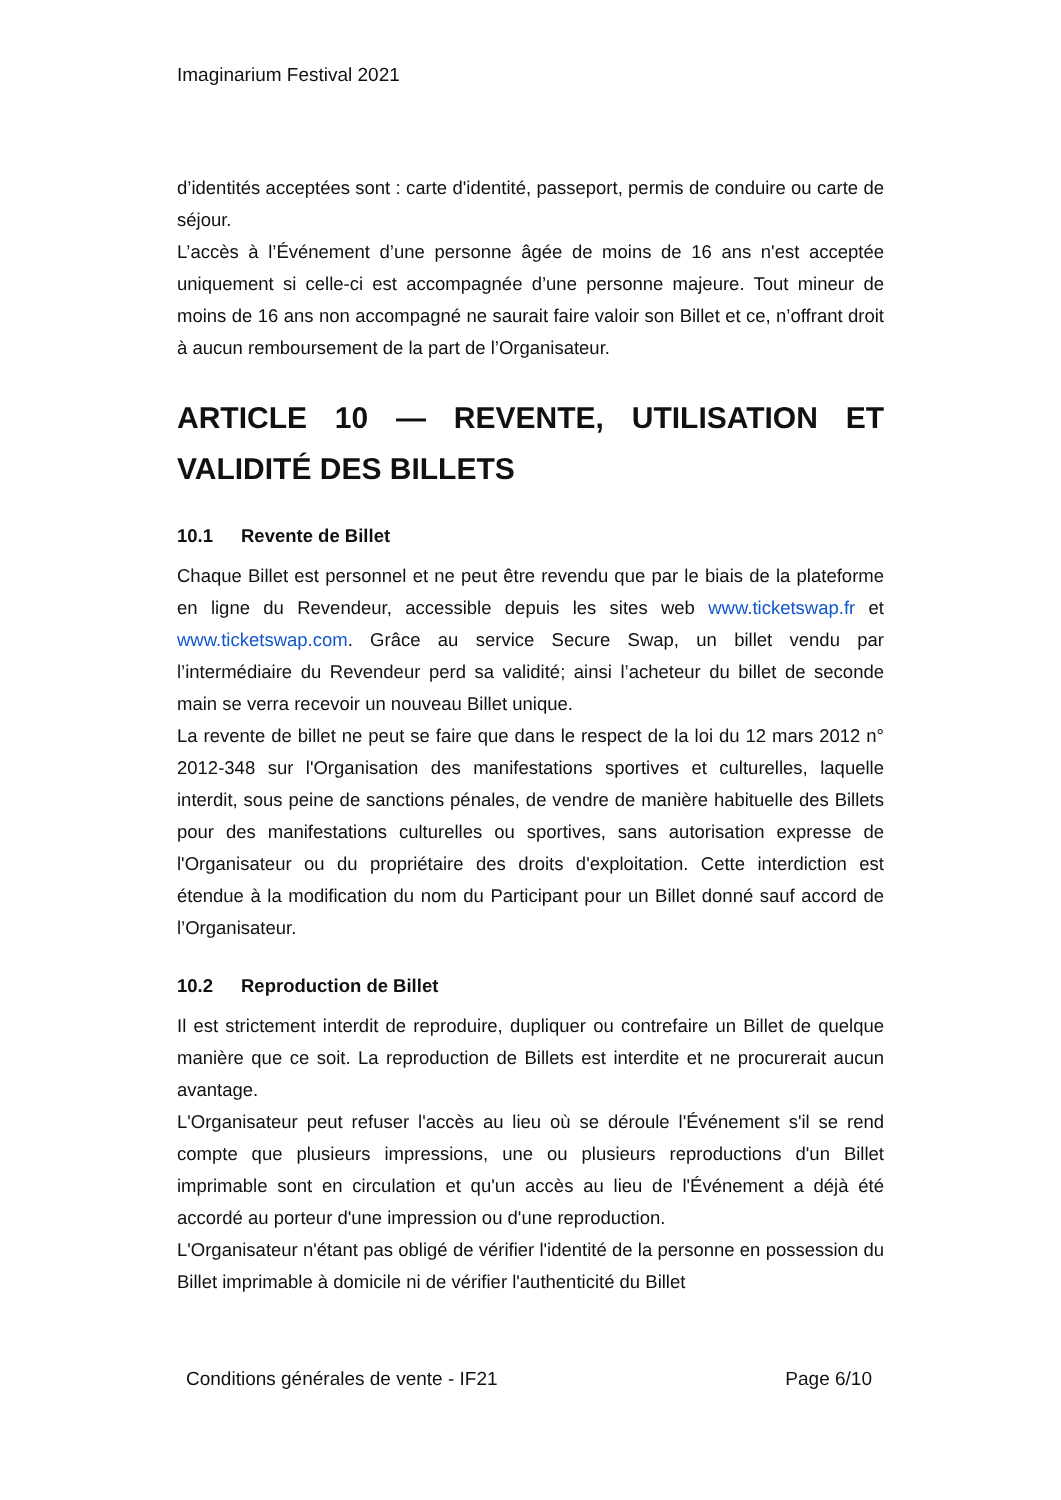Imaginarium Festival 2021
d’identités acceptées sont : carte d'identité, passeport, permis de conduire ou carte de séjour.
L’accès à l’Événement d’une personne âgée de moins de 16 ans n'est acceptée uniquement si celle-ci est accompagnée d’une personne majeure. Tout mineur de moins de 16 ans non accompagné ne saurait faire valoir son Billet et ce, n’offrant droit à aucun remboursement de la part de l’Organisateur.
ARTICLE 10 — REVENTE, UTILISATION ET VALIDITÉ DES BILLETS
10.1 Revente de Billet
Chaque Billet est personnel et ne peut être revendu que par le biais de la plateforme en ligne du Revendeur, accessible depuis les sites web www.ticketswap.fr et www.ticketswap.com. Grâce au service Secure Swap, un billet vendu par l’intermédiaire du Revendeur perd sa validité; ainsi l’acheteur du billet de seconde main se verra recevoir un nouveau Billet unique.
La revente de billet ne peut se faire que dans le respect de la loi du 12 mars 2012 n° 2012-348 sur l'Organisation des manifestations sportives et culturelles, laquelle interdit, sous peine de sanctions pénales, de vendre de manière habituelle des Billets pour des manifestations culturelles ou sportives, sans autorisation expresse de l'Organisateur ou du propriétaire des droits d'exploitation. Cette interdiction est étendue à la modification du nom du Participant pour un Billet donné sauf accord de l’Organisateur.
10.2 Reproduction de Billet
Il est strictement interdit de reproduire, dupliquer ou contrefaire un Billet de quelque manière que ce soit. La reproduction de Billets est interdite et ne procurerait aucun avantage.
L'Organisateur peut refuser l'accès au lieu où se déroule l'Événement s'il se rend compte que plusieurs impressions, une ou plusieurs reproductions d'un Billet imprimable sont en circulation et qu'un accès au lieu de l'Événement a déjà été accordé au porteur d'une impression ou d'une reproduction.
L'Organisateur n'étant pas obligé de vérifier l'identité de la personne en possession du Billet imprimable à domicile ni de vérifier l'authenticité du Billet
Conditions générales de vente - IF21 Page 6/10